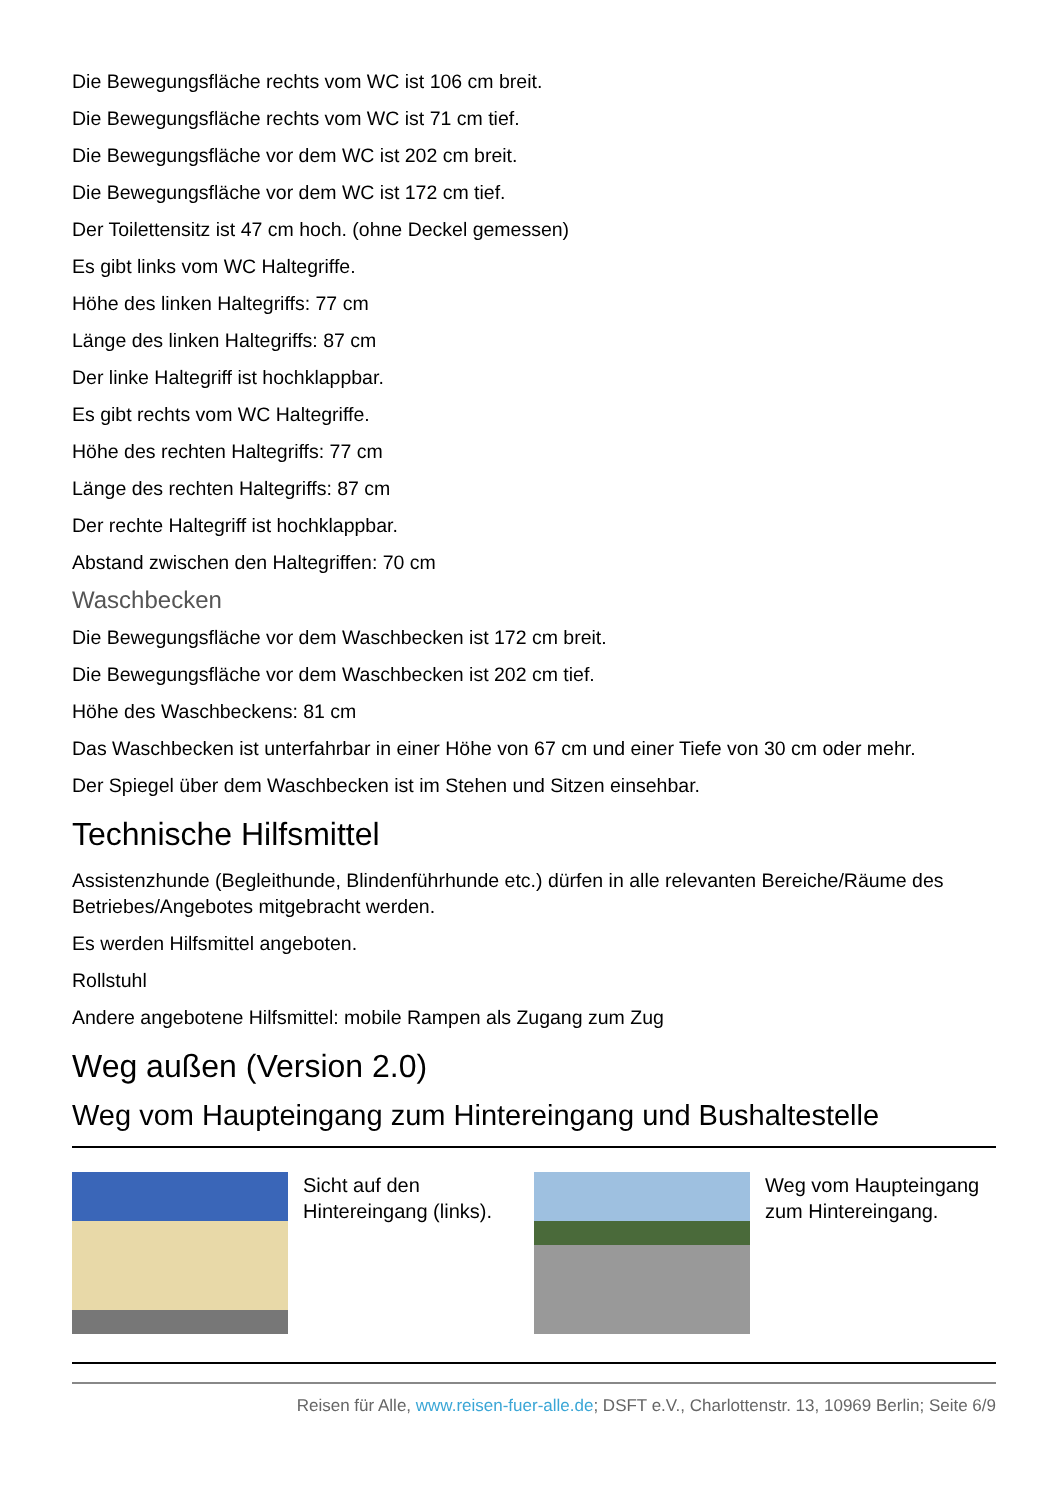Die Bewegungsfläche rechts vom WC ist 106 cm breit.
Die Bewegungsfläche rechts vom WC ist 71 cm tief.
Die Bewegungsfläche vor dem WC ist 202 cm breit.
Die Bewegungsfläche vor dem WC ist 172 cm tief.
Der Toilettensitz ist 47 cm hoch. (ohne Deckel gemessen)
Es gibt links vom WC Haltegriffe.
Höhe des linken Haltegriffs: 77 cm
Länge des linken Haltegriffs: 87 cm
Der linke Haltegriff ist hochklappbar.
Es gibt rechts vom WC Haltegriffe.
Höhe des rechten Haltegriffs: 77 cm
Länge des rechten Haltegriffs: 87 cm
Der rechte Haltegriff ist hochklappbar.
Abstand zwischen den Haltegriffen: 70 cm
Waschbecken
Die Bewegungsfläche vor dem Waschbecken ist 172 cm breit.
Die Bewegungsfläche vor dem Waschbecken ist 202 cm tief.
Höhe des Waschbeckens: 81 cm
Das Waschbecken ist unterfahrbar in einer Höhe von 67 cm und einer Tiefe von 30 cm oder mehr.
Der Spiegel über dem Waschbecken ist im Stehen und Sitzen einsehbar.
Technische Hilfsmittel
Assistenzhunde (Begleithunde, Blindenführhunde etc.) dürfen in alle relevanten Bereiche/Räume des Betriebes/Angebotes mitgebracht werden.
Es werden Hilfsmittel angeboten.
Rollstuhl
Andere angebotene Hilfsmittel: mobile Rampen als Zugang zum Zug
Weg außen (Version 2.0)
Weg vom Haupteingang zum Hintereingang und Bushaltestelle
| | Sicht auf den Hintereingang (links). | | Weg vom Haupteingang zum Hintereingang. |
Reisen für Alle, www.reisen-fuer-alle.de; DSFT e.V., Charlottenstr. 13, 10969 Berlin; Seite 6/9